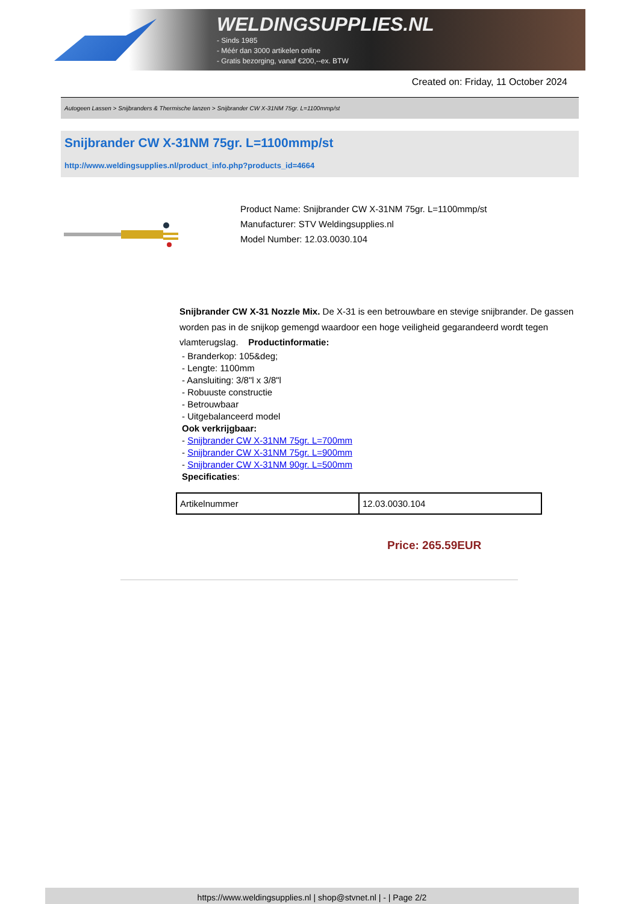WELDINGSUPPLIES.NL
- Sinds 1985
- Méér dan 3000 artikelen online
- Gratis bezorging, vanaf €200,--ex. BTW
Created on: Friday, 11 October 2024
Autogeen Lassen > Snijbranders & Thermische lanzen > Snijbrander CW X-31NM 75gr. L=1100mmp/st
Snijbrander CW X-31NM 75gr. L=1100mmp/st
http://www.weldingsupplies.nl/product_info.php?products_id=4664
Product Name: Snijbrander CW X-31NM 75gr. L=1100mmp/st
Manufacturer: STV Weldingsupplies.nl
Model Number: 12.03.0030.104
Snijbrander CW X-31 Nozzle Mix. De X-31 is een betrouwbare en stevige snijbrander. De gassen worden pas in de snijkop gemengd waardoor een hoge veiligheid gegarandeerd wordt tegen vlamterugslag. Productinformatie:
- Branderkop: 105&deg;
- Lengte: 1100mm
- Aansluiting: 3/8"l x 3/8"l
- Robuuste constructie
- Betrouwbaar
- Uitgebalanceerd model
Ook verkrijgbaar:
- Snijbrander CW X-31NM 75gr. L=700mm
- Snijbrander CW X-31NM 75gr. L=900mm
- Snijbrander CW X-31NM 90gr. L=500mm
Specificaties:
| Artikelnummer | 12.03.0030.104 |
Price: 265.59EUR
https://www.weldingsupplies.nl | shop@stvnet.nl | - | Page 2/2